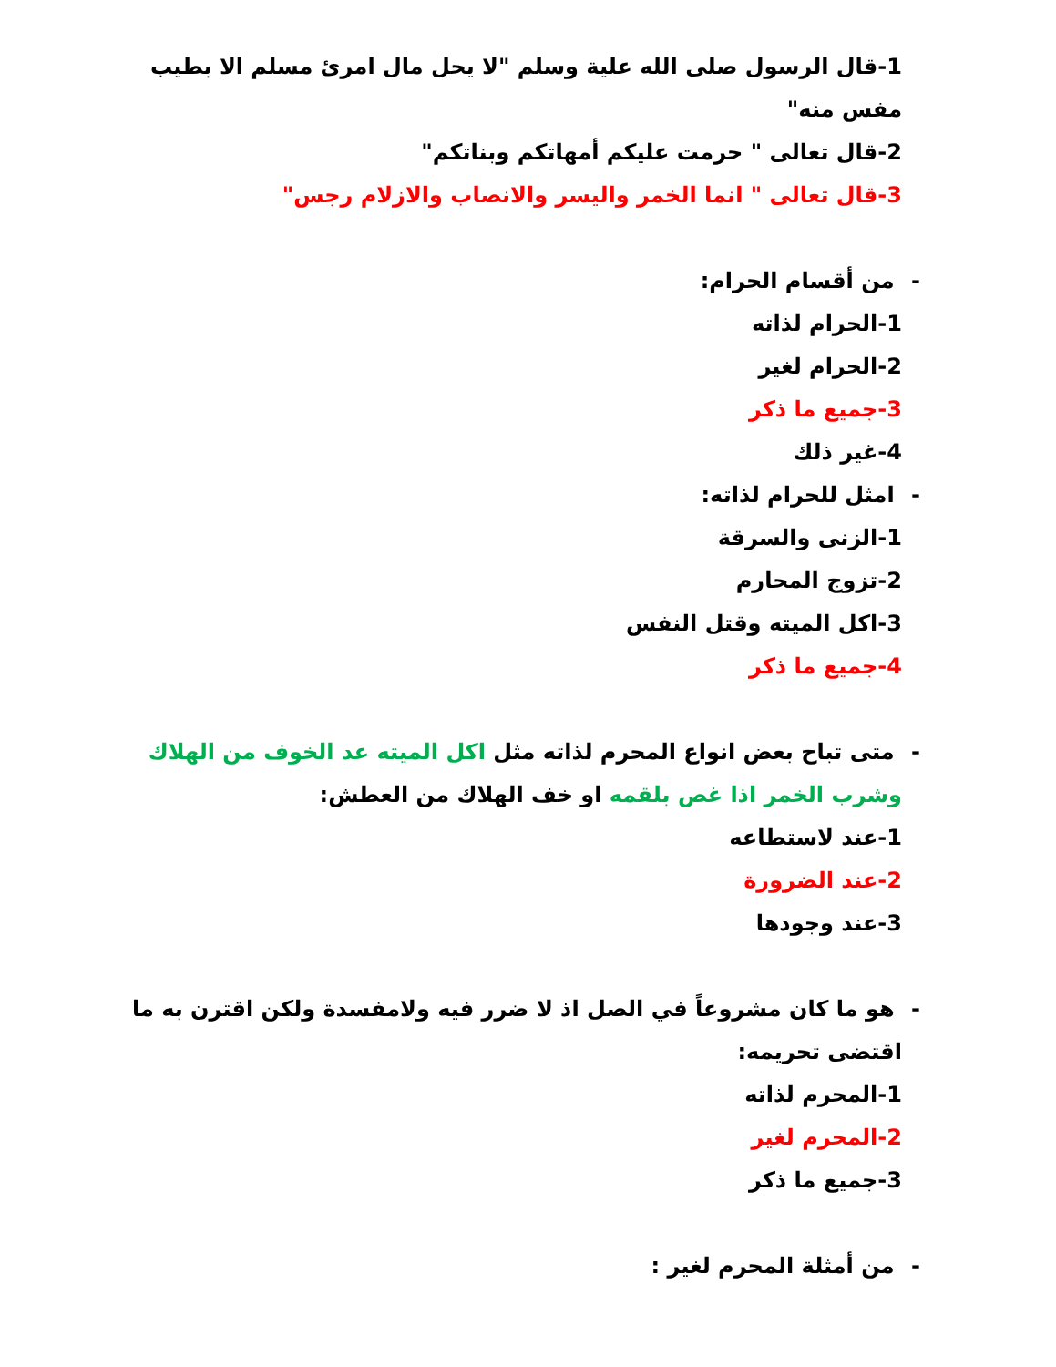1-قال الرسول صلى الله علية وسلم "لا يحل مال امرئ مسلم الا بطيب مفس منه"
2-قال تعالى " حرمت عليكم أمهاتكم وبناتكم"
3-قال تعالى " انما الخمر واليسر والانصاب والازلام رجس"
- من أقسام الحرام:
1-الحرام لذاته
2-الحرام لغير
3-جميع ما ذكر
4-غير ذلك
- امثل للحرام لذاته:
1-الزنى والسرقة
2-تزوج المحارم
3-اكل الميته وقتل النفس
4-جميع ما ذكر
- متى تباح بعض انواع المحرم لذاته مثل اكل الميته عد الخوف من الهلاك وشرب الخمر اذا غص بلقمه او خف الهلاك من العطش:
1-عند لاستطاعه
2-عند الضرورة
3-عند وجودها
- هو ما كان مشروعاً في الصل اذ لا ضرر فيه ولامفسدة ولكن اقترن به ما اقتضى تحريمه:
1-المحرم لذاته
2-المحرم لغير
3-جميع ما ذكر
- من أمثلة المحرم لغير :